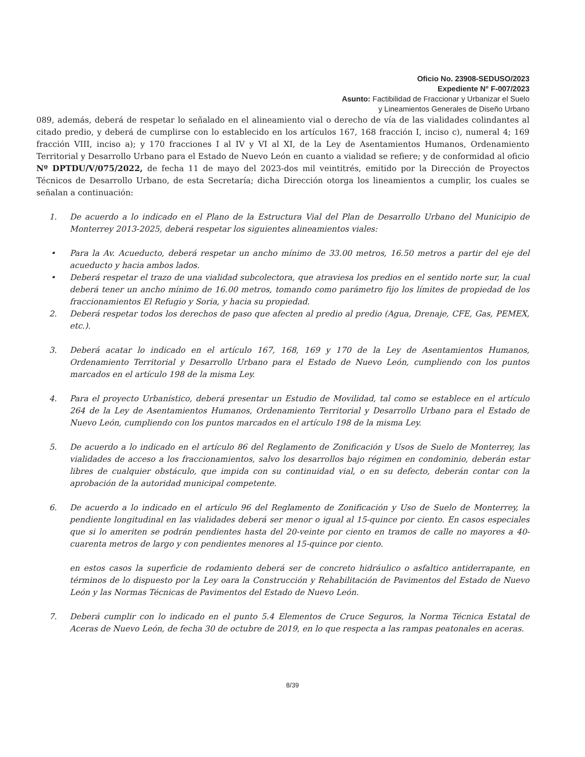Oficio No. 23908-SEDUSO/2023
Expediente N° F-007/2023
Asunto: Factibilidad de Fraccionar y Urbanizar el Suelo
y Lineamientos Generales de Diseño Urbano
089, además, deberá de respetar lo señalado en el alineamiento vial o derecho de vía de las vialidades colindantes al citado predio, y deberá de cumplirse con lo establecido en los artículos 167, 168 fracción I, inciso c), numeral 4; 169 fracción VIII, inciso a); y 170 fracciones I al IV y VI al XI, de la Ley de Asentamientos Humanos, Ordenamiento Territorial y Desarrollo Urbano para el Estado de Nuevo León en cuanto a vialidad se refiere; y de conformidad al oficio Nº DPTDU/V/075/2022, de fecha 11 de mayo del 2023-dos mil veintitrés, emitido por la Dirección de Proyectos Técnicos de Desarrollo Urbano, de esta Secretaría; dicha Dirección otorga los lineamientos a cumplir, los cuales se señalan a continuación:
1. De acuerdo a lo indicado en el Plano de la Estructura Vial del Plan de Desarrollo Urbano del Municipio de Monterrey 2013-2025, deberá respetar los siguientes alineamientos viales:
• Para la Av. Acueducto, deberá respetar un ancho mínimo de 33.00 metros, 16.50 metros a partir del eje del acueducto y hacia ambos lados.
• Deberá respetar el trazo de una vialidad subcolectora, que atraviesa los predios en el sentido norte sur, la cual deberá tener un ancho mínimo de 16.00 metros, tomando como parámetro fijo los límites de propiedad de los fraccionamientos El Refugio y Soria, y hacia su propiedad.
2. Deberá respetar todos los derechos de paso que afecten al predio al predio (Agua, Drenaje, CFE, Gas, PEMEX, etc.).
3. Deberá acatar lo indicado en el artículo 167, 168, 169 y 170 de la Ley de Asentamientos Humanos, Ordenamiento Territorial y Desarrollo Urbano para el Estado de Nuevo León, cumpliendo con los puntos marcados en el artículo 198 de la misma Ley.
4. Para el proyecto Urbanístico, deberá presentar un Estudio de Movilidad, tal como se establece en el artículo 264 de la Ley de Asentamientos Humanos, Ordenamiento Territorial y Desarrollo Urbano para el Estado de Nuevo León, cumpliendo con los puntos marcados en el artículo 198 de la misma Ley.
5. De acuerdo a lo indicado en el artículo 86 del Reglamento de Zonificación y Usos de Suelo de Monterrey, las vialidades de acceso a los fraccionamientos, salvo los desarrollos bajo régimen en condominio, deberán estar libres de cualquier obstáculo, que impida con su continuidad vial, o en su defecto, deberán contar con la aprobación de la autoridad municipal competente.
6. De acuerdo a lo indicado en el artículo 96 del Reglamento de Zonificación y Uso de Suelo de Monterrey, la pendiente longitudinal en las vialidades deberá ser menor o igual al 15-quince por ciento. En casos especiales que si lo ameriten se podrán pendientes hasta del 20-veinte por ciento en tramos de calle no mayores a 40-cuarenta metros de largo y con pendientes menores al 15-quince por ciento.
en estos casos la superficie de rodamiento deberá ser de concreto hidráulico o asfaltico antiderrapante, en términos de lo dispuesto por la Ley oara la Construcción y Rehabilitación de Pavimentos del Estado de Nuevo León y las Normas Técnicas de Pavimentos del Estado de Nuevo León.
7. Deberá cumplir con lo indicado en el punto 5.4 Elementos de Cruce Seguros, la Norma Técnica Estatal de Aceras de Nuevo León, de fecha 30 de octubre de 2019, en lo que respecta a las rampas peatonales en aceras.
8/39